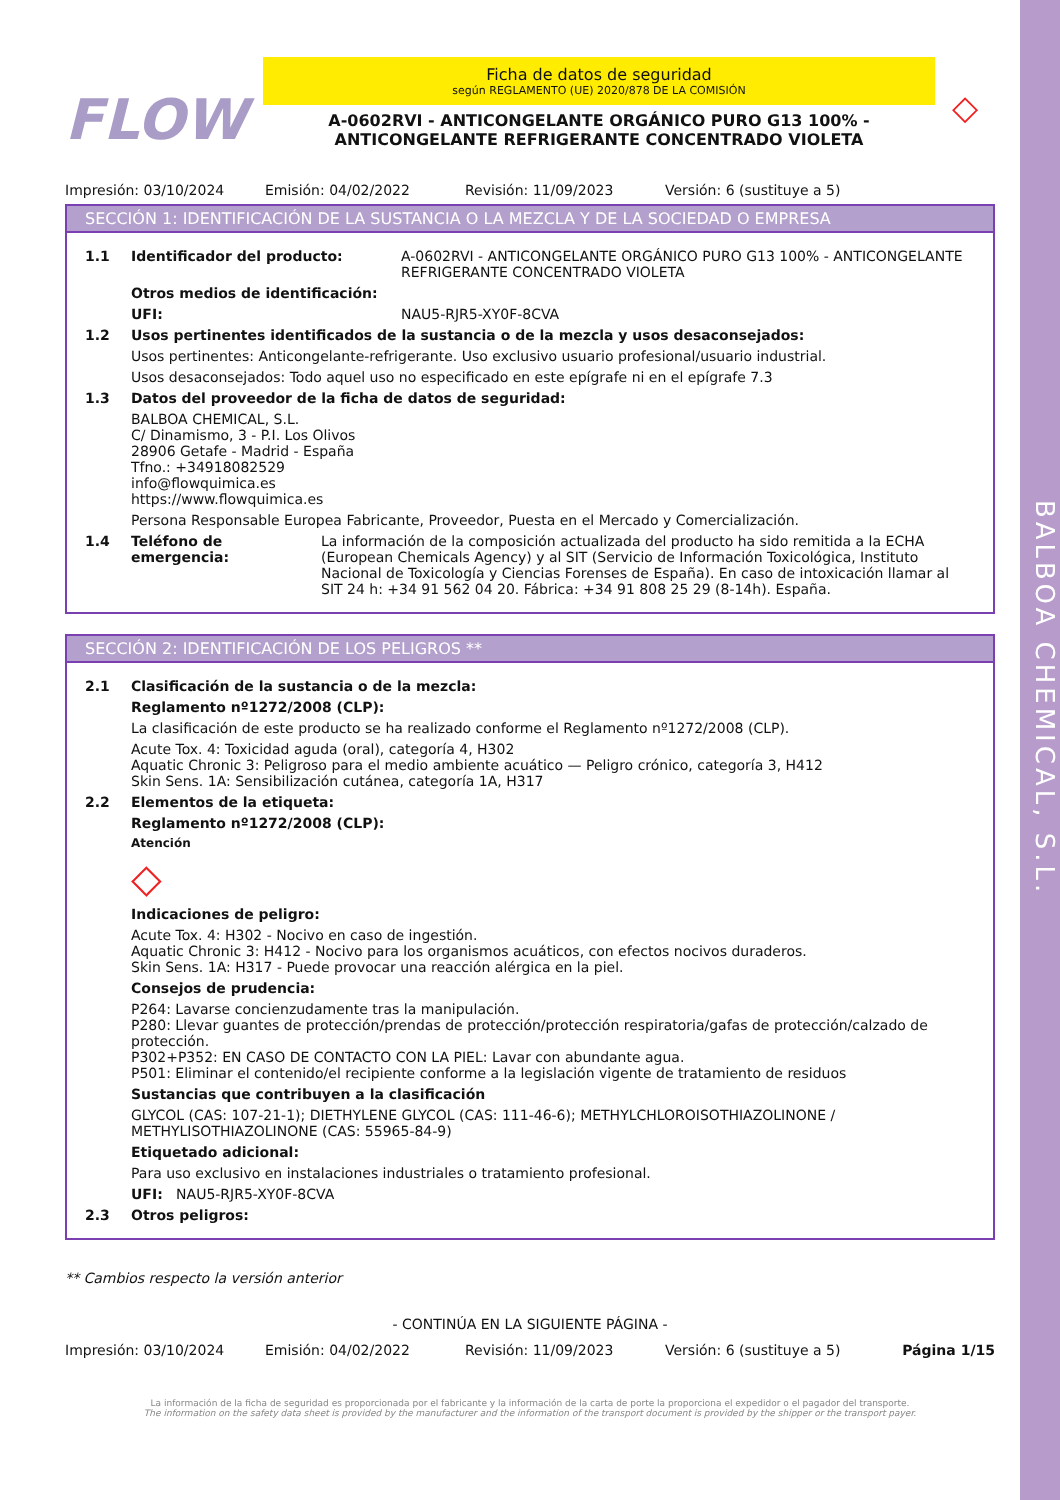BALBOA CHEMICAL, S.L.
FLOW
Ficha de datos de seguridad
según REGLAMENTO (UE) 2020/878 DE LA COMISIÓN
A-0602RVI - ANTICONGELANTE ORGÁNICO PURO G13 100% -
ANTICONGELANTE REFRIGERANTE CONCENTRADO VIOLETA
◇
Impresión: 03/10/2024 Emisión: 04/02/2022 Revisión: 11/09/2023 Versión: 6 (sustituye a 5)
SECCIÓN 1: IDENTIFICACIÓN DE LA SUSTANCIA O LA MEZCLA Y DE LA SOCIEDAD O EMPRESA
1.1 Identificador del producto: A-0602RVI - ANTICONGELANTE ORGÁNICO PURO G13 100% - ANTICONGELANTE REFRIGERANTE CONCENTRADO VIOLETA
Otros medios de identificación:
UFI: NAU5-RJR5-XY0F-8CVA
1.2 Usos pertinentes identificados de la sustancia o de la mezcla y usos desaconsejados:
Usos pertinentes: Anticongelante-refrigerante. Uso exclusivo usuario profesional/usuario industrial.
Usos desaconsejados: Todo aquel uso no especificado en este epígrafe ni en el epígrafe 7.3
1.3 Datos del proveedor de la ficha de datos de seguridad:
BALBOA CHEMICAL, S.L.
C/ Dinamismo, 3 - P.I. Los Olivos
28906 Getafe - Madrid - España
Tfno.: +34918082529
info@flowquimica.es
https://www.flowquimica.es
Persona Responsable Europea Fabricante, Proveedor, Puesta en el Mercado y Comercialización.
1.4 Teléfono de emergencia: La información de la composición actualizada del producto ha sido remitida a la ECHA (European Chemicals Agency) y al SIT (Servicio de Información Toxicológica, Instituto Nacional de Toxicología y Ciencias Forenses de España). En caso de intoxicación llamar al SIT 24 h: +34 91 562 04 20. Fábrica: +34 91 808 25 29 (8-14h). España.
SECCIÓN 2: IDENTIFICACIÓN DE LOS PELIGROS **
2.1 Clasificación de la sustancia o de la mezcla:
Reglamento nº1272/2008 (CLP):
La clasificación de este producto se ha realizado conforme el Reglamento nº1272/2008 (CLP).
Acute Tox. 4: Toxicidad aguda (oral), categoría 4, H302
Aquatic Chronic 3: Peligroso para el medio ambiente acuático — Peligro crónico, categoría 3, H412
Skin Sens. 1A: Sensibilización cutánea, categoría 1A, H317
2.2 Elementos de la etiqueta:
Reglamento nº1272/2008 (CLP):
Atención
◇
Indicaciones de peligro:
Acute Tox. 4: H302 - Nocivo en caso de ingestión.
Aquatic Chronic 3: H412 - Nocivo para los organismos acuáticos, con efectos nocivos duraderos.
Skin Sens. 1A: H317 - Puede provocar una reacción alérgica en la piel.
Consejos de prudencia:
P264: Lavarse concienzudamente tras la manipulación.
P280: Llevar guantes de protección/prendas de protección/protección respiratoria/gafas de protección/calzado de protección.
P302+P352: EN CASO DE CONTACTO CON LA PIEL: Lavar con abundante agua.
P501: Eliminar el contenido/el recipiente conforme a la legislación vigente de tratamiento de residuos
Sustancias que contribuyen a la clasificación
GLYCOL (CAS: 107-21-1); DIETHYLENE GLYCOL (CAS: 111-46-6); METHYLCHLOROISOTHIAZOLINONE / METHYLISOTHIAZOLINONE (CAS: 55965-84-9)
Etiquetado adicional:
Para uso exclusivo en instalaciones industriales o tratamiento profesional.
UFI: NAU5-RJR5-XY0F-8CVA
2.3 Otros peligros:
** Cambios respecto la versión anterior
- CONTINÚA EN LA SIGUIENTE PÁGINA -
Impresión: 03/10/2024 Emisión: 04/02/2022 Revisión: 11/09/2023 Versión: 6 (sustituye a 5) Página 1/15
La información de la ficha de seguridad es proporcionada por el fabricante y la información de la carta de porte la proporciona el expedidor o el pagador del transporte.
The information on the safety data sheet is provided by the manufacturer and the information of the transport document is provided by the shipper or the transport payer.